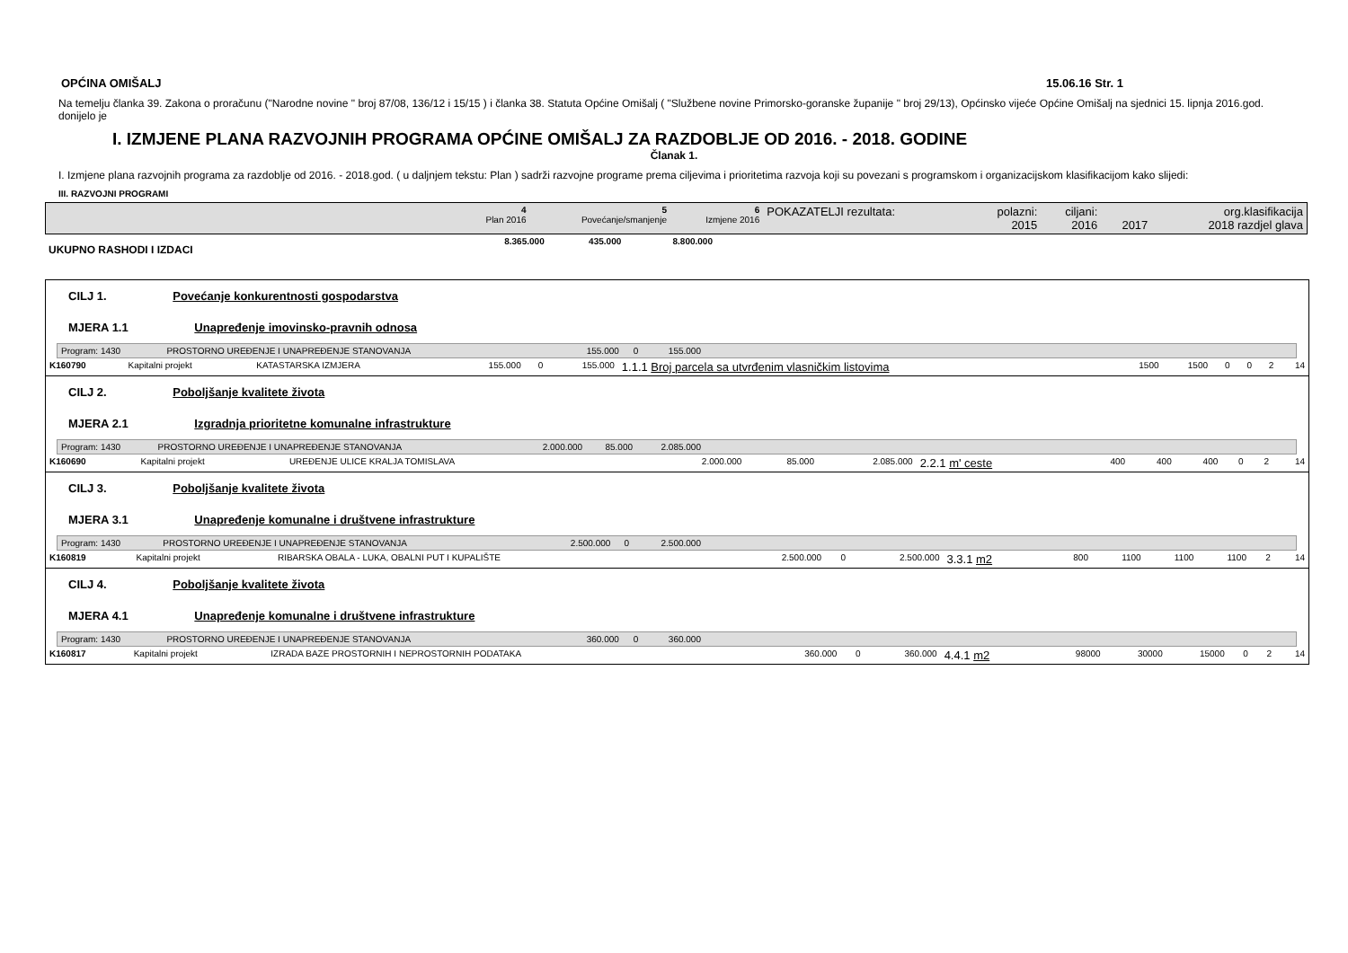OPĆINA OMIŠALJ 15.06.16 Str. 1
Na temelju članka 39. Zakona o proračunu ("Narodne novine " broj 87/08, 136/12 i 15/15 ) i članka 38. Statuta Općine Omišalj ( "Službene novine Primorsko-goranske županije " broj 29/13), Općinsko vijeće Općine Omišalj na sjednici 15. lipnja 2016.god. donijelo je
I. IZMJENE PLANA RAZVOJNIH PROGRAMA OPĆINE OMIŠALJ ZA RAZDOBLJE OD 2016. - 2018. GODINE
Članak 1.
I. Izmjene plana razvojnih programa za razdoblje od 2016. - 2018.god. ( u daljnjem tekstu: Plan ) sadrži razvojne programe prema ciljevima i prioritetima razvoja koji su povezani s programskom i organizacijskom klasifikacijom kako slijedi:
III. RAZVOJNI PROGRAMI
| | 4 Plan 2016 | 5 Povećanje/smanjenje | 6 Izmjene 2016 | POKAZATELJI rezultata: | polazni: 2015 | ciljani: 2016 | 2017 | org.klasifikacija 2018 razdjel glava |
| UKUPNO RASHODI I IZDACI | 8.365.000 | 435.000 | 8.800.000 | |
CILJ 1. Povećanje konkurentnosti gospodarstva
MJERA 1.1 Unapređenje imovinsko-pravnih odnosa
| Program: 1430 | PROSTORNO UREĐENJE I UNAPREĐENJE STANOVANJA | 155.000 | 0 | 155.000 | |
| K160790 | Kapitalni projekt | KATASTARSKA IZMJERA | 155.000 | 0 | 155.000 | 1.1.1 Broj parcela sa utvrđenim vlasničkim listovima | 1500 | 1500 | 0 | 0 | 2 | 14 |
CILJ 2. Poboljšanje kvalitete života
MJERA 2.1 Izgradnja prioritetne komunalne infrastrukture
| Program: 1430 | PROSTORNO UREĐENJE I UNAPREĐENJE STANOVANJA | 2.000.000 | 85.000 | 2.085.000 | |
| K160690 | Kapitalni projekt | UREĐENJE ULICE KRALJA TOMISLAVA | 2.000.000 | 85.000 | 2.085.000 | 2.2.1 m' ceste | 400 | 400 | 400 | 0 | 2 | 14 |
CILJ 3. Poboljšanje kvalitete života
MJERA 3.1 Unapređenje komunalne i društvene infrastrukture
| Program: 1430 | PROSTORNO UREĐENJE I UNAPREĐENJE STANOVANJA | 2.500.000 | 0 | 2.500.000 | |
| K160819 | Kapitalni projekt | RIBARSKA OBALA - LUKA, OBALNI PUT I KUPALIŠTE | 2.500.000 | 0 | 2.500.000 | 3.3.1 m2 | 800 | 1100 | 1100 | 1100 | 2 | 14 |
CILJ 4. Poboljšanje kvalitete života
MJERA 4.1 Unapređenje komunalne i društvene infrastrukture
| Program: 1430 | PROSTORNO UREĐENJE I UNAPREĐENJE STANOVANJA | 360.000 | 0 | 360.000 | |
| K160817 | Kapitalni projekt | IZRADA BAZE PROSTORNIH I NEPROSTORNIH PODATAKA | 360.000 | 0 | 360.000 | 4.4.1 m2 | 98000 | 30000 | 15000 | 0 | 2 | 14 |